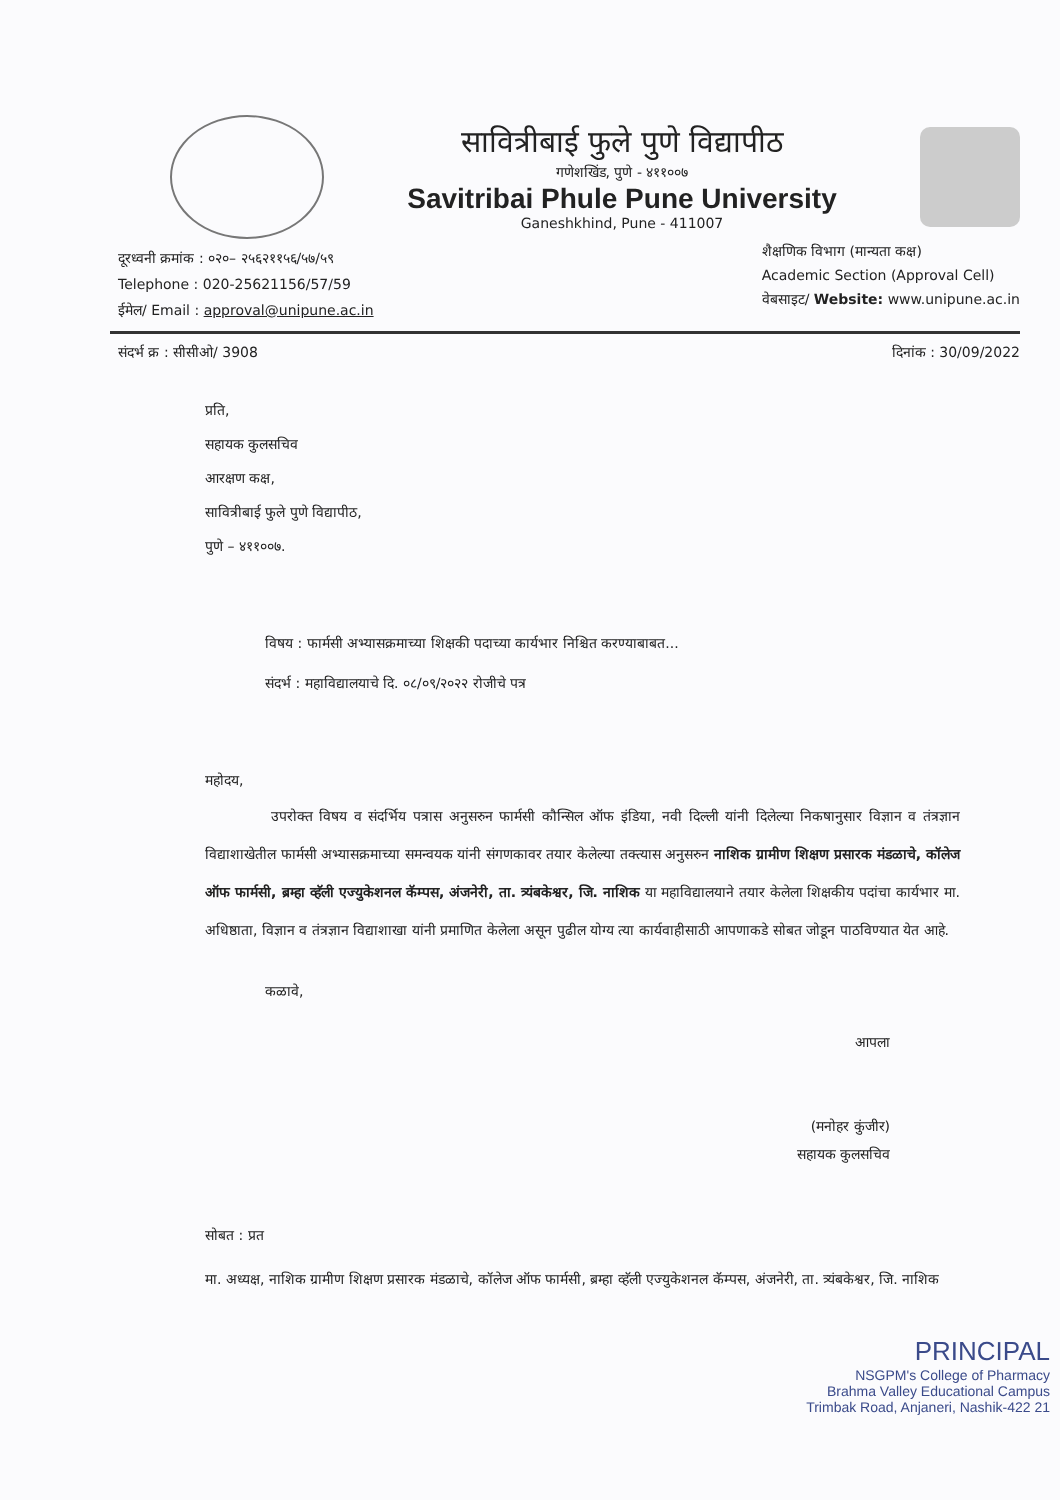सावित्रीबाई फुले पुणे विद्यापीठ
गणेशखिंड, पुणे - ४११००७
Savitribai Phule Pune University
Ganeshkhind, Pune - 411007
दूरध्वनी क्रमांक : ०२०– २५६२११५६/५७/५९
Telephone : 020-25621156/57/59
ईमेल/ Email : approval@unipune.ac.in
शैक्षणिक विभाग (मान्यता कक्ष)
Academic Section (Approval Cell)
वेबसाइट/ Website: www.unipune.ac.in
संदर्भ क्र : सीसीओ/ 3908 दिनांक : 30/09/2022
प्रति,
सहायक कुलसचिव
आरक्षण कक्ष,
सावित्रीबाई फुले पुणे विद्यापीठ,
पुणे – ४११००७.
विषय : फार्मसी अभ्यासक्रमाच्या शिक्षकी पदाच्या कार्यभार निश्चित करण्याबाबत...
संदर्भ : महाविद्यालयाचे दि. ०८/०९/२०२२ रोजीचे पत्र
महोदय,
उपरोक्त विषय व संदर्भिय पत्रास अनुसरुन फार्मसी कौन्सिल ऑफ इंडिया, नवी दिल्ली यांनी दिलेल्या निकषानुसार विज्ञान व तंत्रज्ञान विद्याशाखेतील फार्मसी अभ्यासक्रमाच्या समन्वयक यांनी संगणकावर तयार केलेल्या तक्त्यास अनुसरुन नाशिक ग्रामीण शिक्षण प्रसारक मंडळाचे, कॉलेज ऑफ फार्मसी, ब्रम्हा व्हॅली एज्युकेशनल कॅम्पस, अंजनेरी, ता. त्र्यंबकेश्वर, जि. नाशिक या महाविद्यालयाने तयार केलेला शिक्षकीय पदांचा कार्यभार मा. अधिष्ठाता, विज्ञान व तंत्रज्ञान विद्याशाखा यांनी प्रमाणित केलेला असून पुढील योग्य त्या कार्यवाहीसाठी आपणाकडे सोबत जोडून पाठविण्यात येत आहे.
कळावे,
आपला
(मनोहर कुंजीर)
सहायक कुलसचिव
सोबत : प्रत
मा. अध्यक्ष, नाशिक ग्रामीण शिक्षण प्रसारक मंडळाचे, कॉलेज ऑफ फार्मसी, ब्रम्हा व्हॅली एज्युकेशनल कॅम्पस, अंजनेरी, ता. त्र्यंबकेश्वर, जि. नाशिक
PRINCIPAL
NSGPM's College of Pharmacy
Brahma Valley Educational Campus
Trimbak Road, Anjaneri, Nashik-422 21